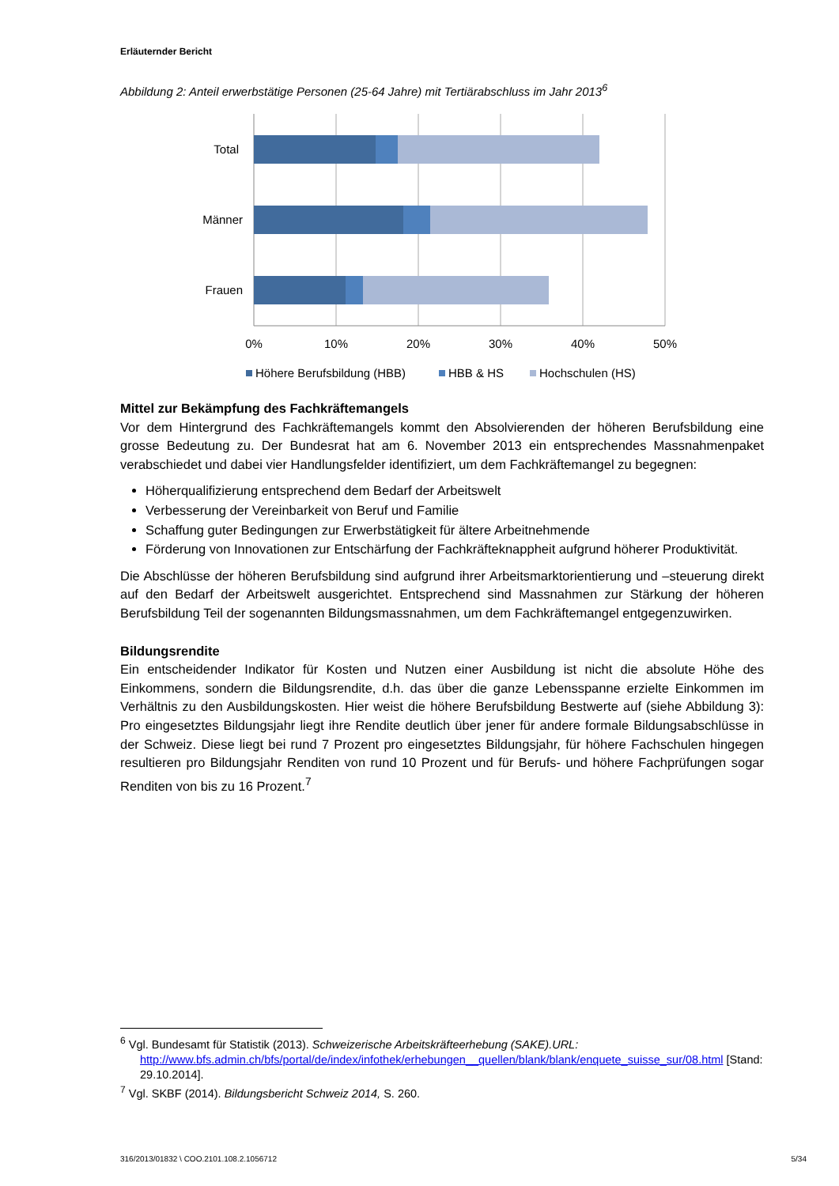Erläuternder Bericht
Abbildung 2: Anteil erwerbstätige Personen (25-64 Jahre) mit Tertiärabschluss im Jahr 2013<sup>6</sup>
Total
Männer
Frauen
0%
10%
20%
30%
40%
50%
Höhere Berufsbildung (HBB)
HBB & HS
Hochschulen (HS)
Mittel zur Bekämpfung des Fachkräftemangels
Vor dem Hintergrund des Fachkräftemangels kommt den Absolvierenden der höheren Berufsbildung eine grosse Bedeutung zu. Der Bundesrat hat am 6. November 2013 ein entsprechendes Massnahmenpaket verabschiedet und dabei vier Handlungsfelder identifiziert, um dem Fachkräftemangel zu begegnen:
Höherqualifizierung entsprechend dem Bedarf der Arbeitswelt
Verbesserung der Vereinbarkeit von Beruf und Familie
Schaffung guter Bedingungen zur Erwerbstätigkeit für ältere Arbeitnehmende
Förderung von Innovationen zur Entschärfung der Fachkräfteknappheit aufgrund höherer Produktivität.
Die Abschlüsse der höheren Berufsbildung sind aufgrund ihrer Arbeitsmarktorientierung und –steuerung direkt auf den Bedarf der Arbeitswelt ausgerichtet. Entsprechend sind Massnahmen zur Stärkung der höheren Berufsbildung Teil der sogenannten Bildungsmassnahmen, um dem Fachkräftemangel entgegenzuwirken.
Bildungsrendite
Ein entscheidender Indikator für Kosten und Nutzen einer Ausbildung ist nicht die absolute Höhe des Einkommens, sondern die Bildungsrendite, d.h. das über die ganze Lebensspanne erzielte Einkommen im Verhältnis zu den Ausbildungskosten. Hier weist die höhere Berufsbildung Bestwerte auf (siehe Abbildung 3): Pro eingesetztes Bildungsjahr liegt ihre Rendite deutlich über jener für andere formale Bildungsabschlüsse in der Schweiz. Diese liegt bei rund 7 Prozent pro eingesetztes Bildungsjahr, für höhere Fachschulen hingegen resultieren pro Bildungsjahr Renditen von rund 10 Prozent und für Berufs- und höhere Fachprüfungen sogar Renditen von bis zu 16 Prozent.<sup>7</sup>
<sup>6</sup> Vgl. Bundesamt für Statistik (2013). Schweizerische Arbeitskräfteerhebung (SAKE).URL:
http://www.bfs.admin.ch/bfs/portal/de/index/infothek/erhebungen__quellen/blank/blank/enquete_suisse_sur/08.html [Stand: 29.10.2014].
<sup>7</sup> Vgl. SKBF (2014). Bildungsbericht Schweiz 2014, S. 260.
316/2013/01832 \ COO.2101.108.2.1056712 5/34